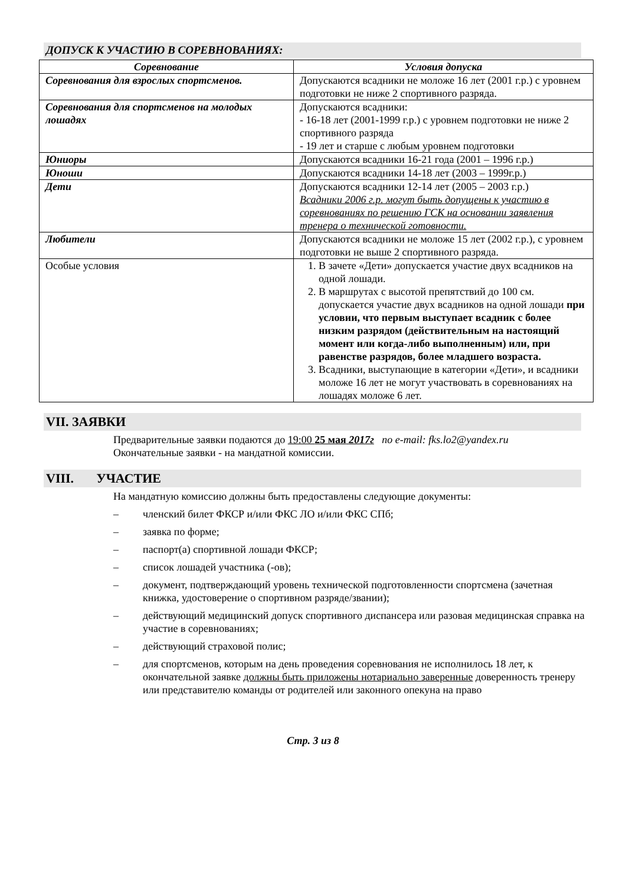ДОПУСК К УЧАСТИЮ В СОРЕВНОВАНИЯХ:
| Соревнование | Условия допуска |
| --- | --- |
| Соревнования для взрослых спортсменов. | Допускаются всадники не моложе 16 лет (2001 г.р.) с уровнем подготовки не ниже 2 спортивного разряда. |
| Соревнования для спортсменов на молодых лошадях | Допускаются всадники: - 16-18 лет (2001-1999 г.р.) с уровнем подготовки не ниже 2 спортивного разряда - 19 лет и старше с любым уровнем подготовки |
| Юниоры | Допускаются всадники 16-21 года (2001 – 1996 г.р.) |
| Юноши | Допускаются всадники 14-18 лет (2003 – 1999г.р.) |
| Дети | Допускаются всадники 12-14 лет (2005 – 2003 г.р.) Всадники 2006 г.р. могут быть допущены к участию в соревнованиях по решению ГСК на основании заявления тренера о технической готовности. |
| Любители | Допускаются всадники не моложе 15 лет (2002 г.р.), с уровнем подготовки не выше 2 спортивного разряда. |
| Особые условия | 1. В зачете «Дети» допускается участие двух всадников на одной лошади. 2. В маршрутах с высотой препятствий до 100 см. допускается участие двух всадников на одной лошади при условии, что первым выступает всадник с более низким разрядом (действительным на настоящий момент или когда-либо выполненным) или, при равенстве разрядов, более младшего возраста. 3. Всадники, выступающие в категории «Дети», и всадники моложе 16 лет не могут участвовать в соревнованиях на лошадях моложе 6 лет. |
VII. ЗАЯВКИ
Предварительные заявки подаются до 19:00 25 мая 2017г по e-mail: fks.lo2@yandex.ru
Окончательные заявки - на мандатной комиссии.
VIII. УЧАСТИЕ
На мандатную комиссию должны быть предоставлены следующие документы:
– членский билет ФКСР и/или ФКС ЛО и/или ФКС СПб;
– заявка по форме;
– паспорт(а) спортивной лошади ФКСР;
– список лошадей участника (-ов);
– документ, подтверждающий уровень технической подготовленности спортсмена (зачетная книжка, удостоверение о спортивном разряде/звании);
– действующий медицинский допуск спортивного диспансера или разовая медицинская справка на участие в соревнованиях;
– действующий страховой полис;
– для спортсменов, которым на день проведения соревнования не исполнилось 18 лет, к окончательной заявке должны быть приложены нотариально заверенные доверенность тренеру или представителю команды от родителей или законного опекуна на право
Стр. 3 из 8